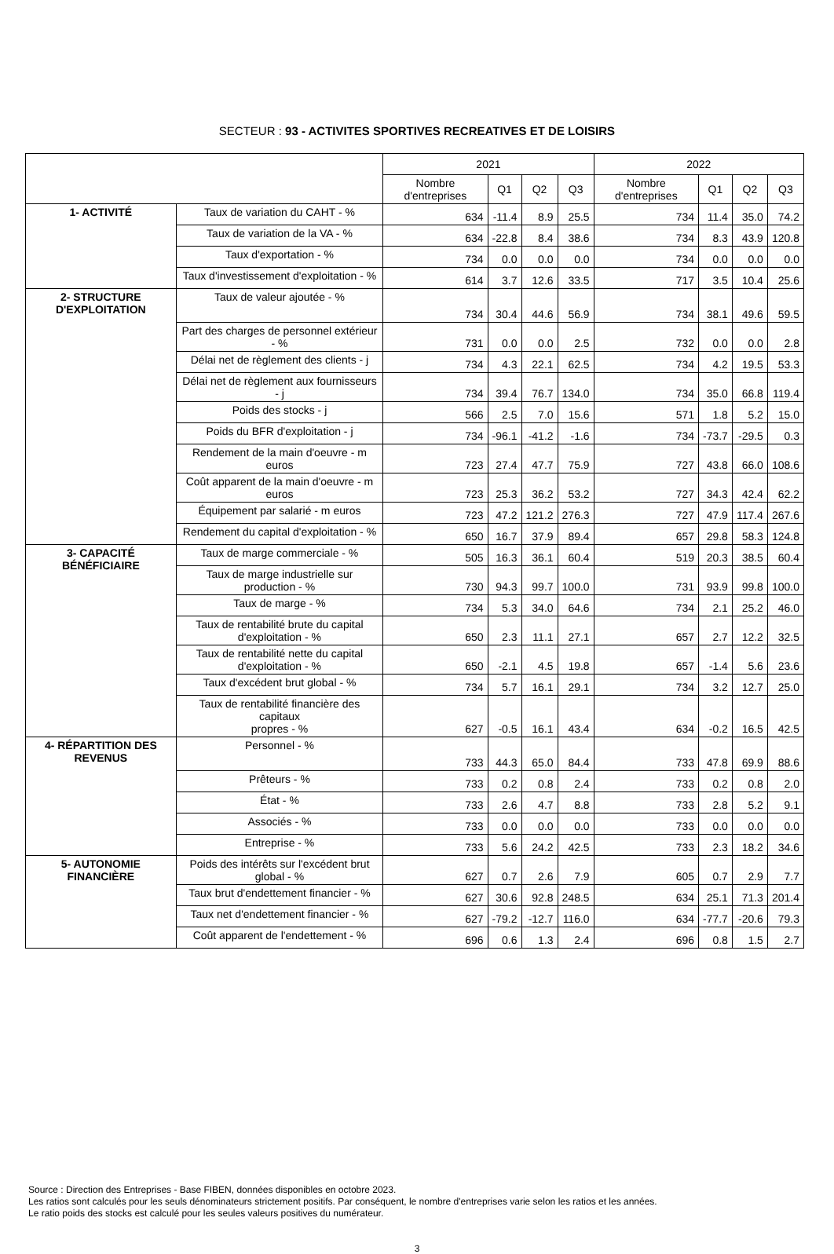SECTEUR : 93 - ACTIVITES SPORTIVES RECREATIVES ET DE LOISIRS
| | | 2021 | | | | 2022 | | | |
| --- | --- | --- | --- | --- | --- | --- | --- | --- | --- |
| | | Nombre d'entreprises | Q1 | Q2 | Q3 | Nombre d'entreprises | Q1 | Q2 | Q3 |
| 1- ACTIVITÉ | Taux de variation du CAHT - % | 634 | -11.4 | 8.9 | 25.5 | 734 | 11.4 | 35.0 | 74.2 |
| | Taux de variation de la VA - % | 634 | -22.8 | 8.4 | 38.6 | 734 | 8.3 | 43.9 | 120.8 |
| | Taux d'exportation - % | 734 | 0.0 | 0.0 | 0.0 | 734 | 0.0 | 0.0 | 0.0 |
| | Taux d'investissement d'exploitation - % | 614 | 3.7 | 12.6 | 33.5 | 717 | 3.5 | 10.4 | 25.6 |
| 2- STRUCTURE D'EXPLOITATION | Taux de valeur ajoutée - % | 734 | 30.4 | 44.6 | 56.9 | 734 | 38.1 | 49.6 | 59.5 |
| | Part des charges de personnel extérieur - % | 731 | 0.0 | 0.0 | 2.5 | 732 | 0.0 | 0.0 | 2.8 |
| | Délai net de règlement des clients - j | 734 | 4.3 | 22.1 | 62.5 | 734 | 4.2 | 19.5 | 53.3 |
| | Délai net de règlement aux fournisseurs - j | 734 | 39.4 | 76.7 | 134.0 | 734 | 35.0 | 66.8 | 119.4 |
| | Poids des stocks - j | 566 | 2.5 | 7.0 | 15.6 | 571 | 1.8 | 5.2 | 15.0 |
| | Poids du BFR d'exploitation - j | 734 | -96.1 | -41.2 | -1.6 | 734 | -73.7 | -29.5 | 0.3 |
| | Rendement de la main d'oeuvre - m euros | 723 | 27.4 | 47.7 | 75.9 | 727 | 43.8 | 66.0 | 108.6 |
| | Coût apparent de la main d'oeuvre - m euros | 723 | 25.3 | 36.2 | 53.2 | 727 | 34.3 | 42.4 | 62.2 |
| | Équipement par salarié - m euros | 723 | 47.2 | 121.2 | 276.3 | 727 | 47.9 | 117.4 | 267.6 |
| | Rendement du capital d'exploitation - % | 650 | 16.7 | 37.9 | 89.4 | 657 | 29.8 | 58.3 | 124.8 |
| 3- CAPACITÉ BÉNÉFICIAIRE | Taux de marge commerciale - % | 505 | 16.3 | 36.1 | 60.4 | 519 | 20.3 | 38.5 | 60.4 |
| | Taux de marge industrielle sur production - % | 730 | 94.3 | 99.7 | 100.0 | 731 | 93.9 | 99.8 | 100.0 |
| | Taux de marge - % | 734 | 5.3 | 34.0 | 64.6 | 734 | 2.1 | 25.2 | 46.0 |
| | Taux de rentabilité brute du capital d'exploitation - % | 650 | 2.3 | 11.1 | 27.1 | 657 | 2.7 | 12.2 | 32.5 |
| | Taux de rentabilité nette du capital d'exploitation - % | 650 | -2.1 | 4.5 | 19.8 | 657 | -1.4 | 5.6 | 23.6 |
| | Taux d'excédent brut global - % | 734 | 5.7 | 16.1 | 29.1 | 734 | 3.2 | 12.7 | 25.0 |
| | Taux de rentabilité financière des capitaux propres - % | 627 | -0.5 | 16.1 | 43.4 | 634 | -0.2 | 16.5 | 42.5 |
| 4- RÉPARTITION DES REVENUS | Personnel - % | 733 | 44.3 | 65.0 | 84.4 | 733 | 47.8 | 69.9 | 88.6 |
| | Prêteurs - % | 733 | 0.2 | 0.8 | 2.4 | 733 | 0.2 | 0.8 | 2.0 |
| | État - % | 733 | 2.6 | 4.7 | 8.8 | 733 | 2.8 | 5.2 | 9.1 |
| | Associés - % | 733 | 0.0 | 0.0 | 0.0 | 733 | 0.0 | 0.0 | 0.0 |
| | Entreprise - % | 733 | 5.6 | 24.2 | 42.5 | 733 | 2.3 | 18.2 | 34.6 |
| 5- AUTONOMIE FINANCIÈRE | Poids des intérêts sur l'excédent brut global - % | 627 | 0.7 | 2.6 | 7.9 | 605 | 0.7 | 2.9 | 7.7 |
| | Taux brut d'endettement financier - % | 627 | 30.6 | 92.8 | 248.5 | 634 | 25.1 | 71.3 | 201.4 |
| | Taux net d'endettement financier - % | 627 | -79.2 | -12.7 | 116.0 | 634 | -77.7 | -20.6 | 79.3 |
| | Coût apparent de l'endettement - % | 696 | 0.6 | 1.3 | 2.4 | 696 | 0.8 | 1.5 | 2.7 |
Source : Direction des Entreprises - Base FIBEN, données disponibles en octobre 2023.
Les ratios sont calculés pour les seuls dénominateurs strictement positifs. Par conséquent, le nombre d'entreprises varie selon les ratios et les années.
Le ratio poids des stocks est calculé pour les seules valeurs positives du numérateur.
3